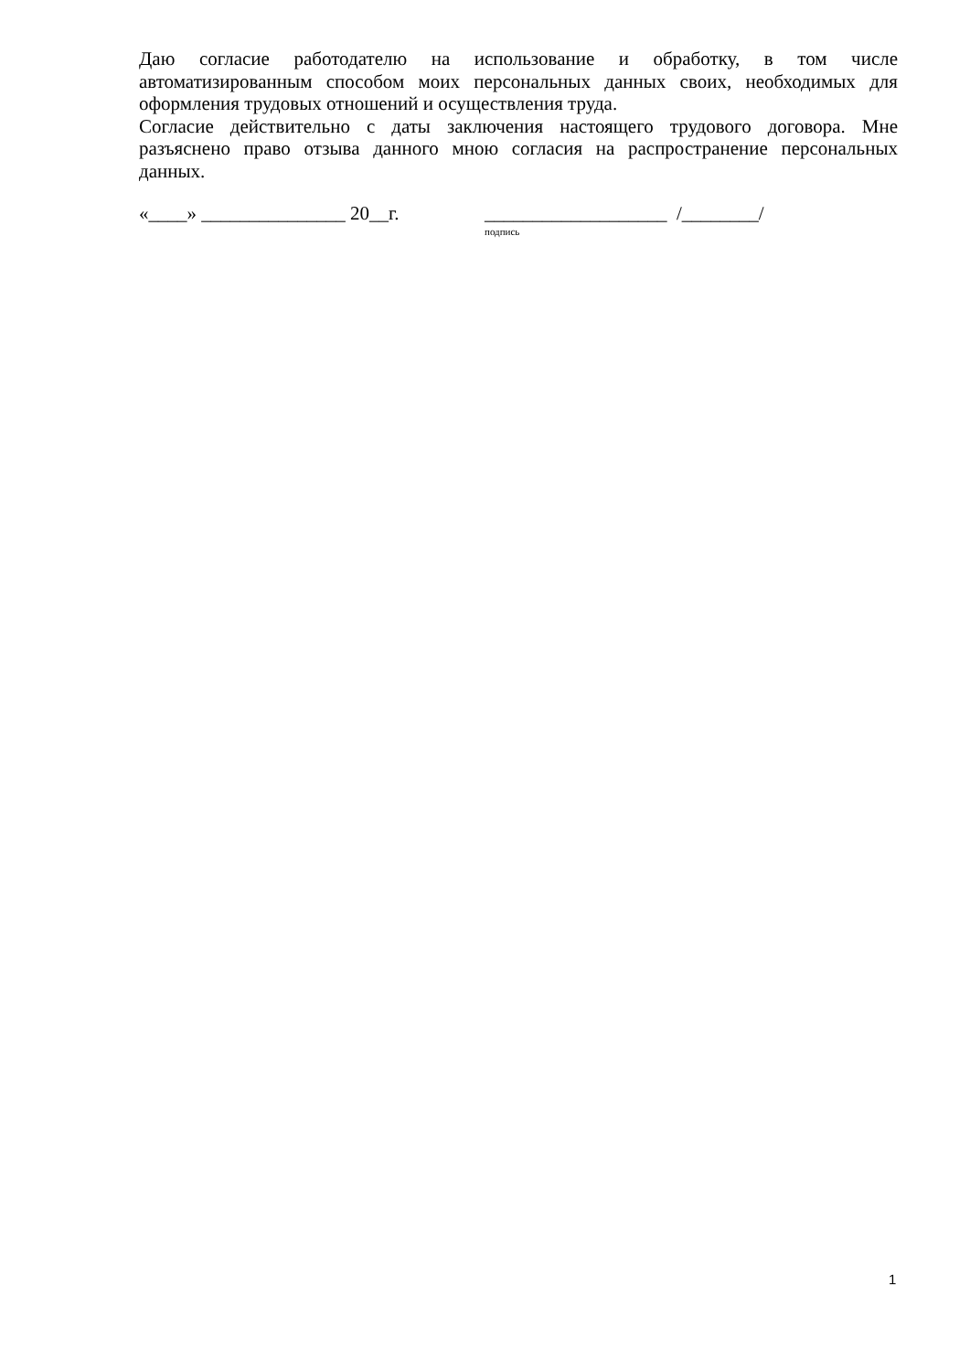Даю согласие работодателю на использование и обработку, в том числе автоматизированным способом моих персональных данных своих, необходимых для оформления трудовых отношений и осуществления труда.
Согласие действительно с даты заключения настоящего трудового договора. Мне разъяснено право отзыва данного мною согласия на распространение персональных данных.
«____» _______________ 20__г. ___________________ /________/
подпись
1